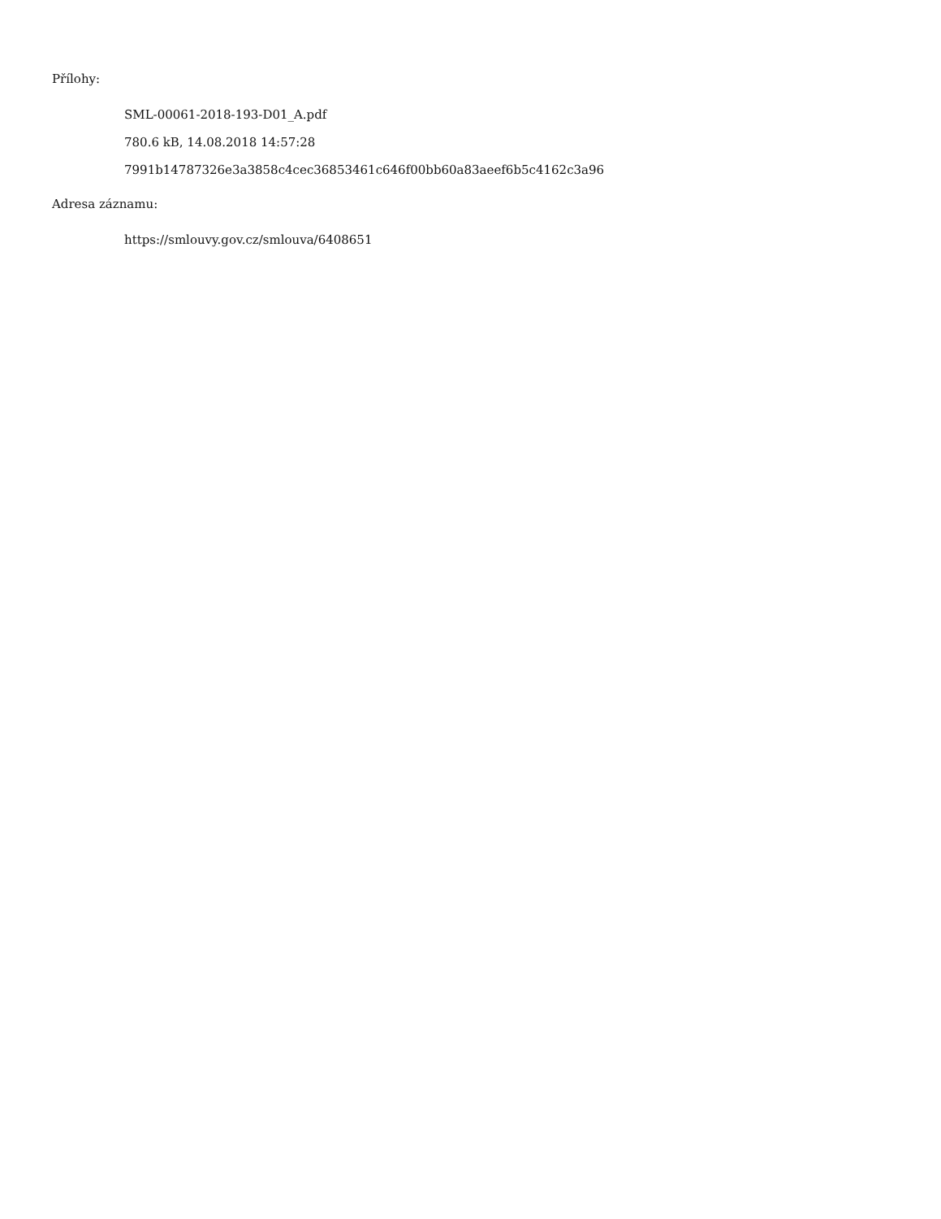Přílohy:
SML-00061-2018-193-D01_A.pdf
780.6 kB, 14.08.2018 14:57:28
7991b14787326e3a3858c4cec36853461c646f00bb60a83aeef6b5c4162c3a96
Adresa záznamu:
https://smlouvy.gov.cz/smlouva/6408651